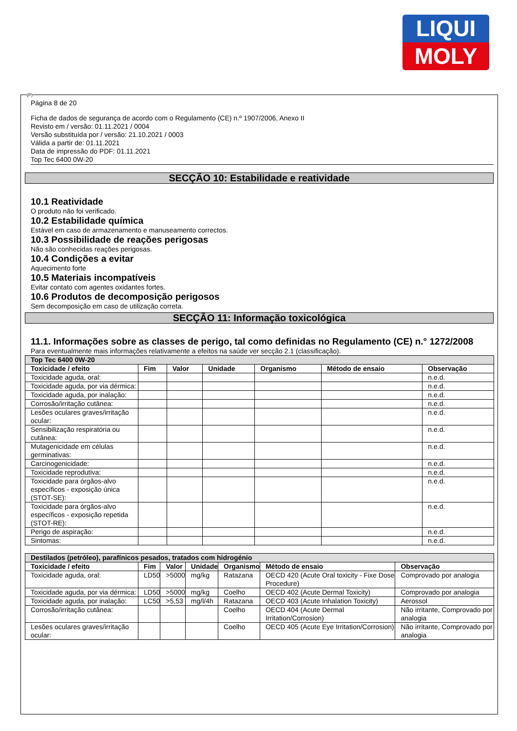LIQUI
MOLY
(P)
Página 8 de 20
Ficha de dados de segurança de acordo com o Regulamento (CE) n.º 1907/2006, Anexo II
Revisto em / versão: 01.11.2021 / 0004
Versão substituída por / versão: 21.10.2021 / 0003
Válida a partir de: 01.11.2021
Data de impressão do PDF: 01.11.2021
Top Tec 6400 0W-20
SECÇÃO 10: Estabilidade e reatividade
10.1 Reatividade
O produto não foi verificado.
10.2 Estabilidade química
Estável em caso de armazenamento e manuseamento correctos.
10.3 Possibilidade de reações perigosas
Não são conhecidas reações perigosas.
10.4 Condições a evitar
Aquecimento forte
10.5 Materiais incompatíveis
Evitar contato com agentes oxidantes fortes.
10.6 Produtos de decomposição perigosos
Sem decomposição em caso de utilização correta.
SECÇÃO 11: Informação toxicológica
11.1. Informações sobre as classes de perigo, tal como definidas no Regulamento (CE) n.° 1272/2008
Para eventualmente mais informações relativamente a efeitos na saúde ver secção 2.1 (classificação).
| Top Tec 6400 0W-20 | | | | | | |
| --- | --- | --- | --- | --- | --- | --- |
| Toxicidade / efeito | Fim | Valor | Unidade | Organismo | Método de ensaio | Observação |
| Toxicidade aguda, oral: | | | | | | n.e.d. |
| Toxicidade aguda, por via dérmica: | | | | | | n.e.d. |
| Toxicidade aguda, por inalação: | | | | | | n.e.d. |
| Corrosão/irritação cutânea: | | | | | | n.e.d. |
| Lesões oculares graves/irritação ocular: | | | | | | n.e.d. |
| Sensibilização respiratória ou cutânea: | | | | | | n.e.d. |
| Mutagenicidade em células germinativas: | | | | | | n.e.d. |
| Carcinogenicidade: | | | | | | n.e.d. |
| Toxicidade reprodutiva: | | | | | | n.e.d. |
| Toxicidade para órgãos-alvo específicos - exposição única (STOT-SE): | | | | | | n.e.d. |
| Toxicidade para órgãos-alvo específicos - exposição repetida (STOT-RE): | | | | | | n.e.d. |
| Perigo de aspiração: | | | | | | n.e.d. |
| Sintomas: | | | | | | n.e.d. |
| Destilados (petróleo), parafínicos pesados, tratados com hidrogénio | | | | | | |
| --- | --- | --- | --- | --- | --- | --- |
| Toxicidade / efeito | Fim | Valor | Unidade | Organismo | Método de ensaio | Observação |
| Toxicidade aguda, oral: | LD50 | >5000 | mg/kg | Ratazana | OECD 420 (Acute Oral toxicity - Fixe Dose Procedure) | Comprovado por analogia |
| Toxicidade aguda, por via dérmica: | LD50 | >5000 | mg/kg | Coelho | OECD 402 (Acute Dermal Toxicity) | Comprovado por analogia |
| Toxicidade aguda, por inalação: | LC50 | >5,53 | mg/l/4h | Ratazana | OECD 403 (Acute Inhalation Toxicity) | Aerossol |
| Corrosão/irritação cutânea: | | | | Coelho | OECD 404 (Acute Dermal Irritation/Corrosion) | Não irritante, Comprovado por analogia |
| Lesões oculares graves/irritação ocular: | | | | Coelho | OECD 405 (Acute Eye Irritation/Corrosion) | Não irritante, Comprovado por analogia |